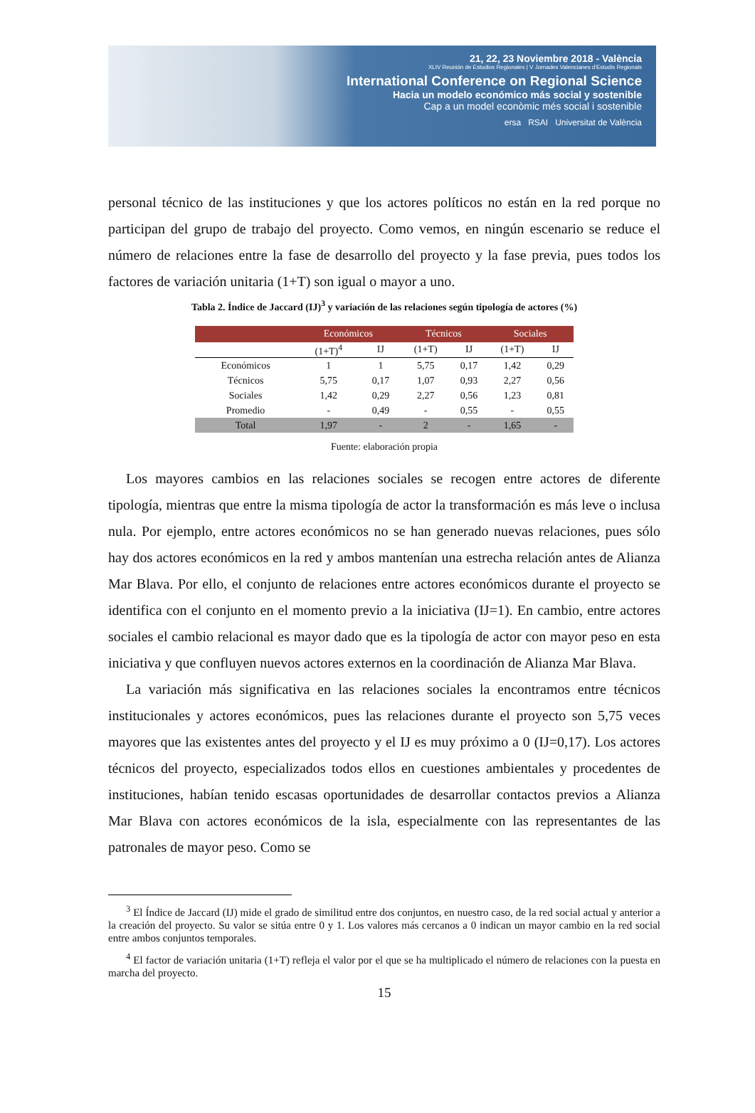21, 22, 23 Noviembre 2018 - València
XLIV Reunión de Estudios Regionales | V Jornades Valencianes d'Estudis Regionals
International Conference on Regional Science
Hacia un modelo económico más social y sostenible
Cap a un model econòmic més social i sostenible
ersa RSAI Universitat de València
personal técnico de las instituciones y que los actores políticos no están en la red porque no participan del grupo de trabajo del proyecto. Como vemos, en ningún escenario se reduce el número de relaciones entre la fase de desarrollo del proyecto y la fase previa, pues todos los factores de variación unitaria (1+T) son igual o mayor a uno.
Tabla 2. Índice de Jaccard (IJ)<sup>3</sup> y variación de las relaciones según tipología de actores (%)
| | Económicos | | Técnicos | | Sociales | |
| --- | --- | --- | --- | --- | --- | --- |
| | (1+T)<sup>4</sup> | IJ | (1+T) | IJ | (1+T) | IJ |
| Económicos | 1 | 1 | 5,75 | 0,17 | 1,42 | 0,29 |
| Técnicos | 5,75 | 0,17 | 1,07 | 0,93 | 2,27 | 0,56 |
| Sociales | 1,42 | 0,29 | 2,27 | 0,56 | 1,23 | 0,81 |
| Promedio | - | 0,49 | - | 0,55 | - | 0,55 |
| Total | 1,97 | - | 2 | - | 1,65 | - |
Fuente: elaboración propia
Los mayores cambios en las relaciones sociales se recogen entre actores de diferente tipología, mientras que entre la misma tipología de actor la transformación es más leve o inclusa nula. Por ejemplo, entre actores económicos no se han generado nuevas relaciones, pues sólo hay dos actores económicos en la red y ambos mantenían una estrecha relación antes de Alianza Mar Blava. Por ello, el conjunto de relaciones entre actores económicos durante el proyecto se identifica con el conjunto en el momento previo a la iniciativa (IJ=1). En cambio, entre actores sociales el cambio relacional es mayor dado que es la tipología de actor con mayor peso en esta iniciativa y que confluyen nuevos actores externos en la coordinación de Alianza Mar Blava.
La variación más significativa en las relaciones sociales la encontramos entre técnicos institucionales y actores económicos, pues las relaciones durante el proyecto son 5,75 veces mayores que las existentes antes del proyecto y el IJ es muy próximo a 0 (IJ=0,17). Los actores técnicos del proyecto, especializados todos ellos en cuestiones ambientales y procedentes de instituciones, habían tenido escasas oportunidades de desarrollar contactos previos a Alianza Mar Blava con actores económicos de la isla, especialmente con las representantes de las patronales de mayor peso. Como se
<sup>3</sup> El Índice de Jaccard (IJ) mide el grado de similitud entre dos conjuntos, en nuestro caso, de la red social actual y anterior a la creación del proyecto. Su valor se sitúa entre 0 y 1. Los valores más cercanos a 0 indican un mayor cambio en la red social entre ambos conjuntos temporales.
<sup>4</sup> El factor de variación unitaria (1+T) refleja el valor por el que se ha multiplicado el número de relaciones con la puesta en marcha del proyecto.
15